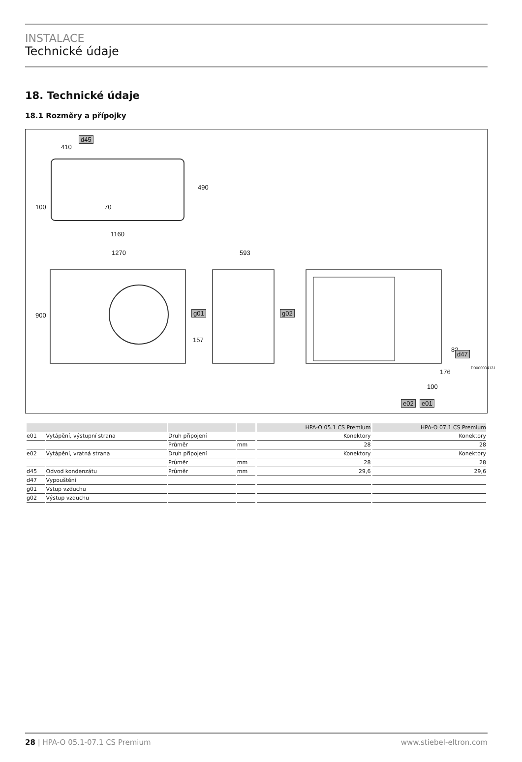INSTALACE
Technické údaje
18. Technické údaje
18.1 Rozměry a přípojky
d45
410
490
100 70
1160
1270 593
900 g01 g02
157
82
d47
176
100
e02 e01
D0000034131
| | | | | HPA-O 05.1 CS Premium | HPA-O 07.1 CS Premium |
| --- | --- | --- | --- | --- | --- |
| e01 | Vytápění, výstupní strana | Druh připojení | | Konektory | Konektory |
| | | Průměr | mm | 28 | 28 |
| e02 | Vytápění, vratná strana | Druh připojení | | Konektory | Konektory |
| | | Průměr | mm | 28 | 28 |
| d45 | Odvod kondenzátu | Průměr | mm | 29,6 | 29,6 |
| d47 | Vypouštění | | | | |
| g01 | Vstup vzduchu | | | | |
| g02 | Výstup vzduchu | | | | |
28 | HPA-O 05.1-07.1 CS Premium www.stiebel-eltron.com